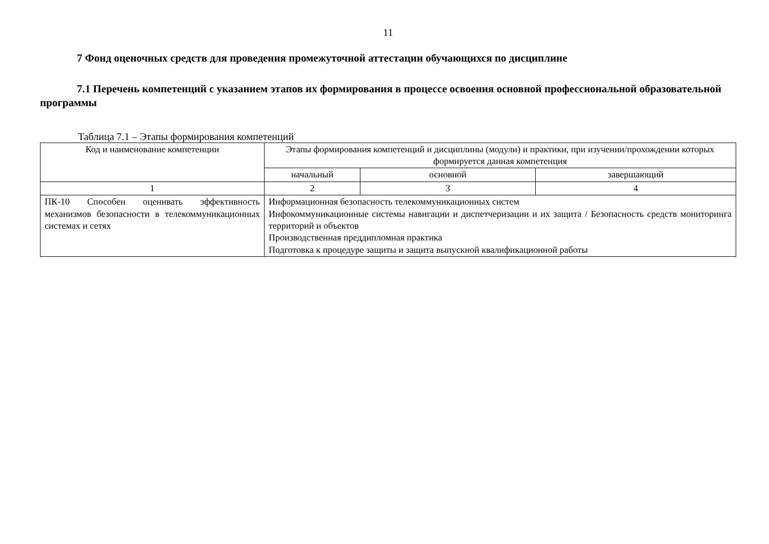11
7 Фонд оценочных средств для проведения промежуточной аттестации обучающихся по дисциплине
7.1 Перечень компетенций с указанием этапов их формирования в процессе освоения основной профессиональной образовательной программы
Таблица 7.1 – Этапы формирования компетенций
| Код и наименование компетенции | Этапы формирования компетенций и дисциплины (модули) и практики, при изучении/прохождении которых формируется данная компетенция | | |
| --- | --- | --- | --- |
| | начальный | основной | завершающий |
| 1 | 2 | 3 | 4 |
| ПК-10 Способен оценивать эффективность механизмов безопасности в телекоммуникационных системах и сетях | Информационная безопасность телекоммуникационных систем Инфокоммуникационные системы навигации и диспетчеризации и их защита / Безопасность средств мониторинга территорий и объектов Производственная преддипломная практика Подготовка к процедуре защиты и защита выпускной квалификационной работы | | |